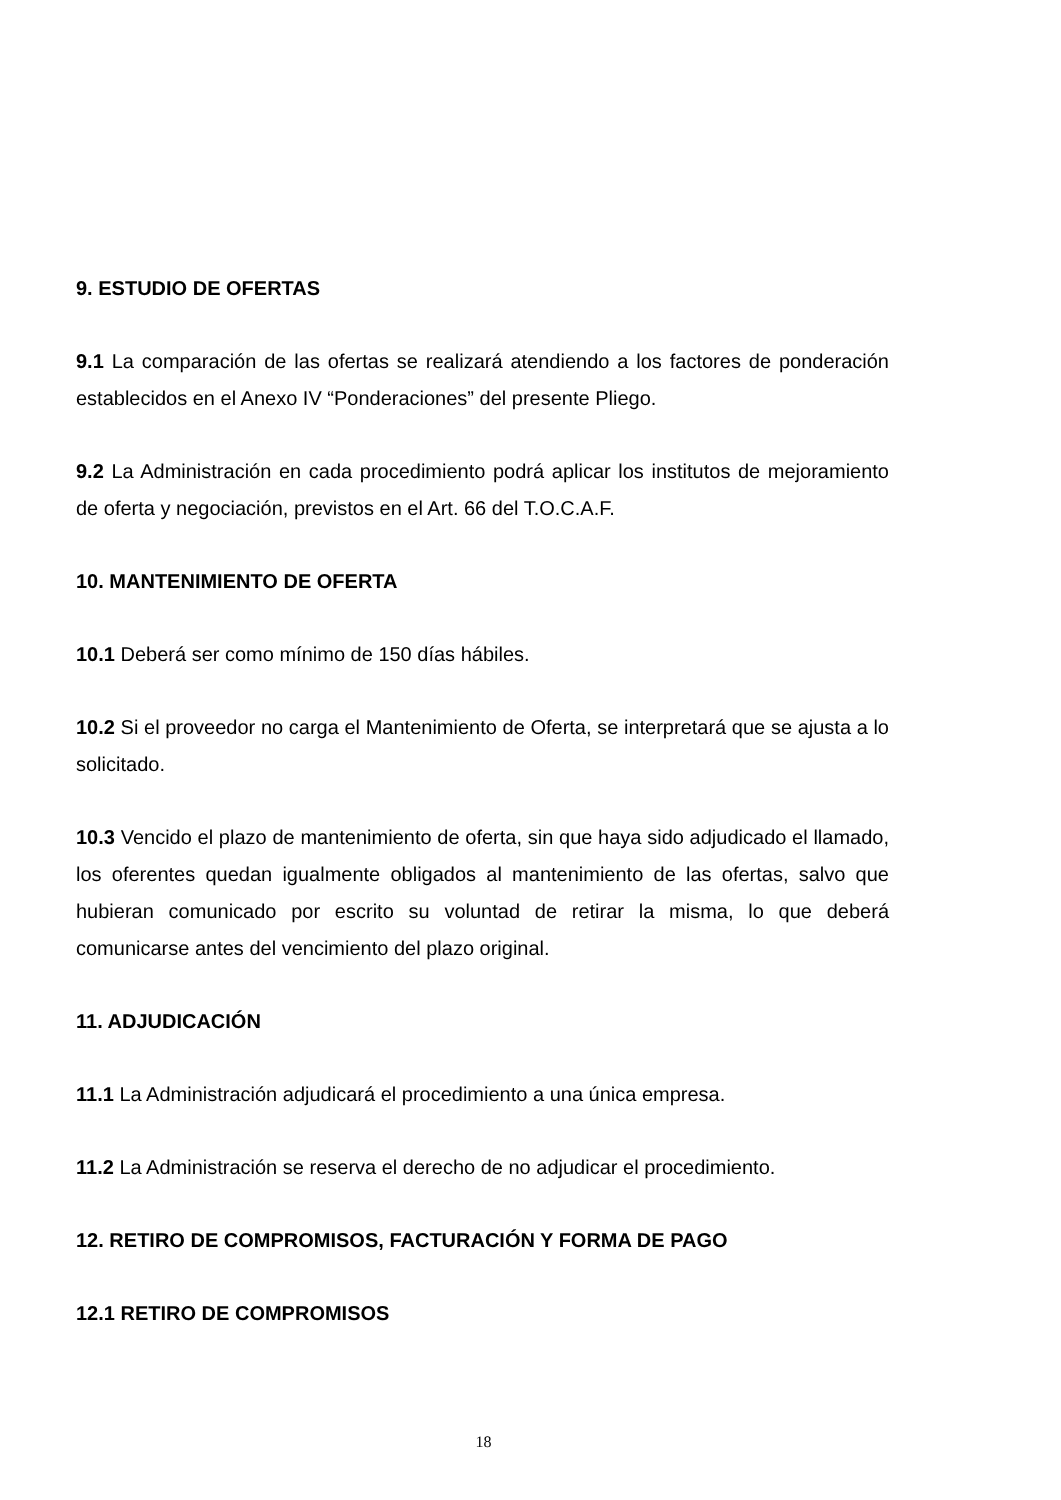9. ESTUDIO DE OFERTAS
9.1 La comparación de las ofertas se realizará atendiendo a los factores de ponderación establecidos en el Anexo IV “Ponderaciones” del presente Pliego.
9.2 La Administración en cada procedimiento podrá aplicar los institutos de mejoramiento de oferta y negociación, previstos en el Art. 66 del T.O.C.A.F.
10. MANTENIMIENTO DE OFERTA
10.1 Deberá ser como mínimo de 150 días hábiles.
10.2 Si el proveedor no carga el Mantenimiento de Oferta, se interpretará que se ajusta a lo solicitado.
10.3 Vencido el plazo de mantenimiento de oferta, sin que haya sido adjudicado el llamado, los oferentes quedan igualmente obligados al mantenimiento de las ofertas, salvo que hubieran comunicado por escrito su voluntad de retirar la misma, lo que deberá comunicarse antes del vencimiento del plazo original.
11. ADJUDICACIÓN
11.1 La Administración adjudicará el procedimiento a una única empresa.
11.2 La Administración se reserva el derecho de no adjudicar el procedimiento.
12. RETIRO DE COMPROMISOS, FACTURACIÓN Y FORMA DE PAGO
12.1 RETIRO DE COMPROMISOS
18